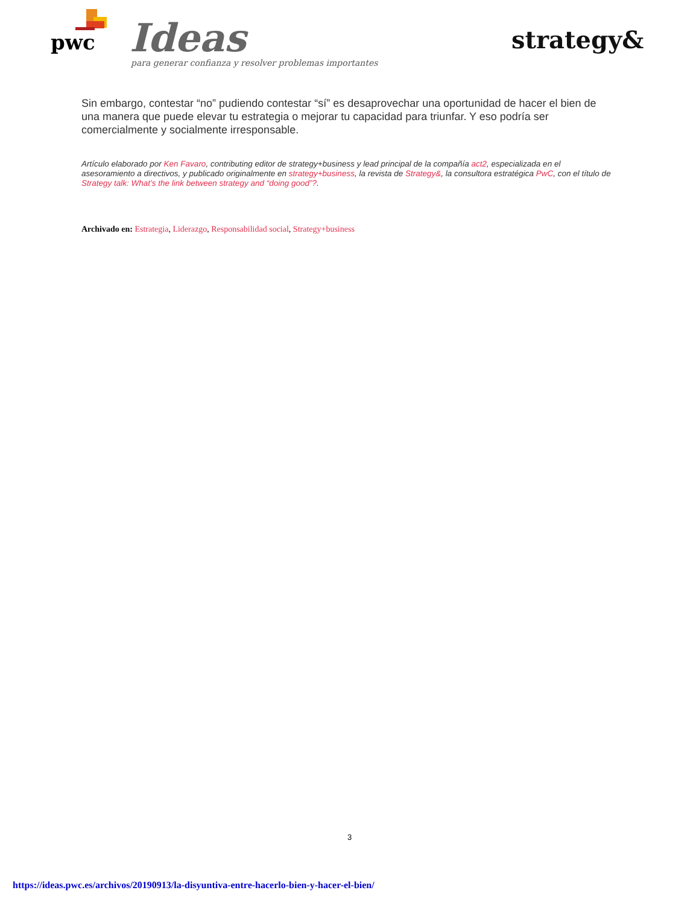pwc Ideas
para generar confianza y resolver problemas importantes
strategy&
Sin embargo, contestar “no” pudiendo contestar “sí” es desaprovechar una oportunidad de hacer el bien de una manera que puede elevar tu estrategia o mejorar tu capacidad para triunfar. Y eso podría ser comercialmente y socialmente irresponsable.
Artículo elaborado por Ken Favaro, contributing editor de strategy+business y lead principal de la compañía act2, especializada en el asesoramiento a directivos, y publicado originalmente en strategy+business, la revista de Strategy&, la consultora estratégica PwC, con el título de Strategy talk: What’s the link between strategy and “doing good”?.
Archivado en: Estrategia, Liderazgo, Responsabilidad social, Strategy+business
3
https://ideas.pwc.es/archivos/20190913/la-disyuntiva-entre-hacerlo-bien-y-hacer-el-bien/